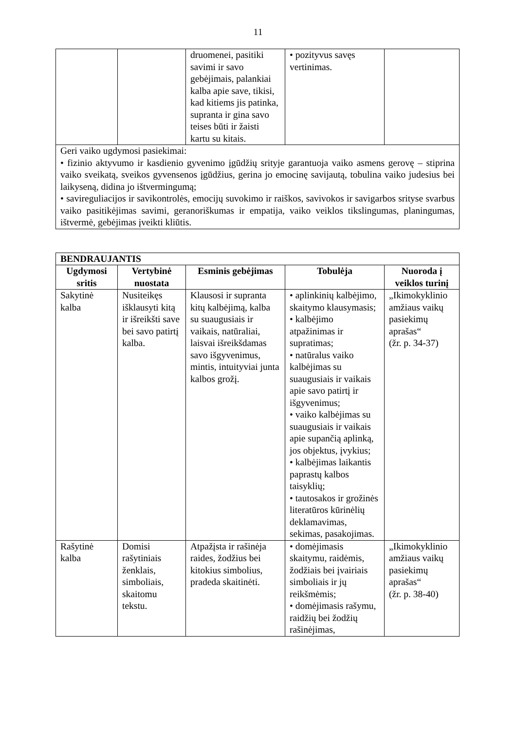11
| | | druomenei, pasitiki savimi ir savo gebėjimais, palankiai kalba apie save, tikisi, kad kitiems jis patinka, supranta ir gina savo teises būti ir žaisti kartu su kitais. | • pozityvus savęs vertinimas. | |
| Geri vaiko ugdymosi pasiekimai: • fizinio aktyvumo ir kasdienio gyvenimo įgūdžių srityje garantuoja vaiko asmens gerovę – stiprina vaiko sveikatą, sveikos gyvensenos įgūdžius, gerina jo emocinę savijautą, tobulina vaiko judesius bei laikyseną, didina jo ištvermingumą; • savireguliacijos ir savikontrolės, emocijų suvokimo ir raiškos, savivokos ir savigarbos srityse svarbus vaiko pasitikėjimas savimi, geranoriškumas ir empatija, vaiko veiklos tikslingumas, planingumas, ištvermė, gebėjimas įveikti kliūtis. | | | | |
| BENDRAUJANTIS | | | | |
| --- | --- | --- | --- | --- |
| Ugdymosi sritis | Vertybinė nuostata | Esminis gebėjimas | Tobulėja | Nuoroda į veiklos turinį |
| Sakytinė kalba | Nusiteikęs išklausyti kitą ir išreikšti save bei savo patirtį kalba. | Klausosi ir supranta kitų kalbėjimą, kalba su suaugusiais ir vaikais, natūraliai, laisvai išreikšdamas savo išgyvenimus, mintis, intuityviai junta kalbos grožį. | • aplinkinių kalbėjimo, skaitymo klausymasis; • kalbėjimo atpažinimas ir supratimas; • natūralus vaiko kalbėjimas su suaugusiais ir vaikais apie savo patirtį ir išgyvenimus; • vaiko kalbėjimas su suaugusiais ir vaikais apie supančią aplinką, jos objektus, įvykius; • kalbėjimas laikantis paprastų kalbos taisyklių; • tautosakos ir grožinės literatūros kūrinėlių deklamavimas, sekimas, pasakojimas. | „Ikimokyklinio amžiaus vaikų pasiekimų aprašas“ (žr. p. 34-37) |
| Rašytinė kalba | Domisi rašytiniais ženklais, simboliais, skaitomu tekstu. | Atpažįsta ir rašinėja raides, žodžius bei kitokius simbolius, pradeda skaitinėti. | • domėjimasis skaitymu, raidėmis, žodžiais bei įvairiais simboliais ir jų reikšmėmis; • domėjimasis rašymu, raidžių bei žodžių rašinėjimas, | „Ikimokyklinio amžiaus vaikų pasiekimų aprašas“ (žr. p. 38-40) |